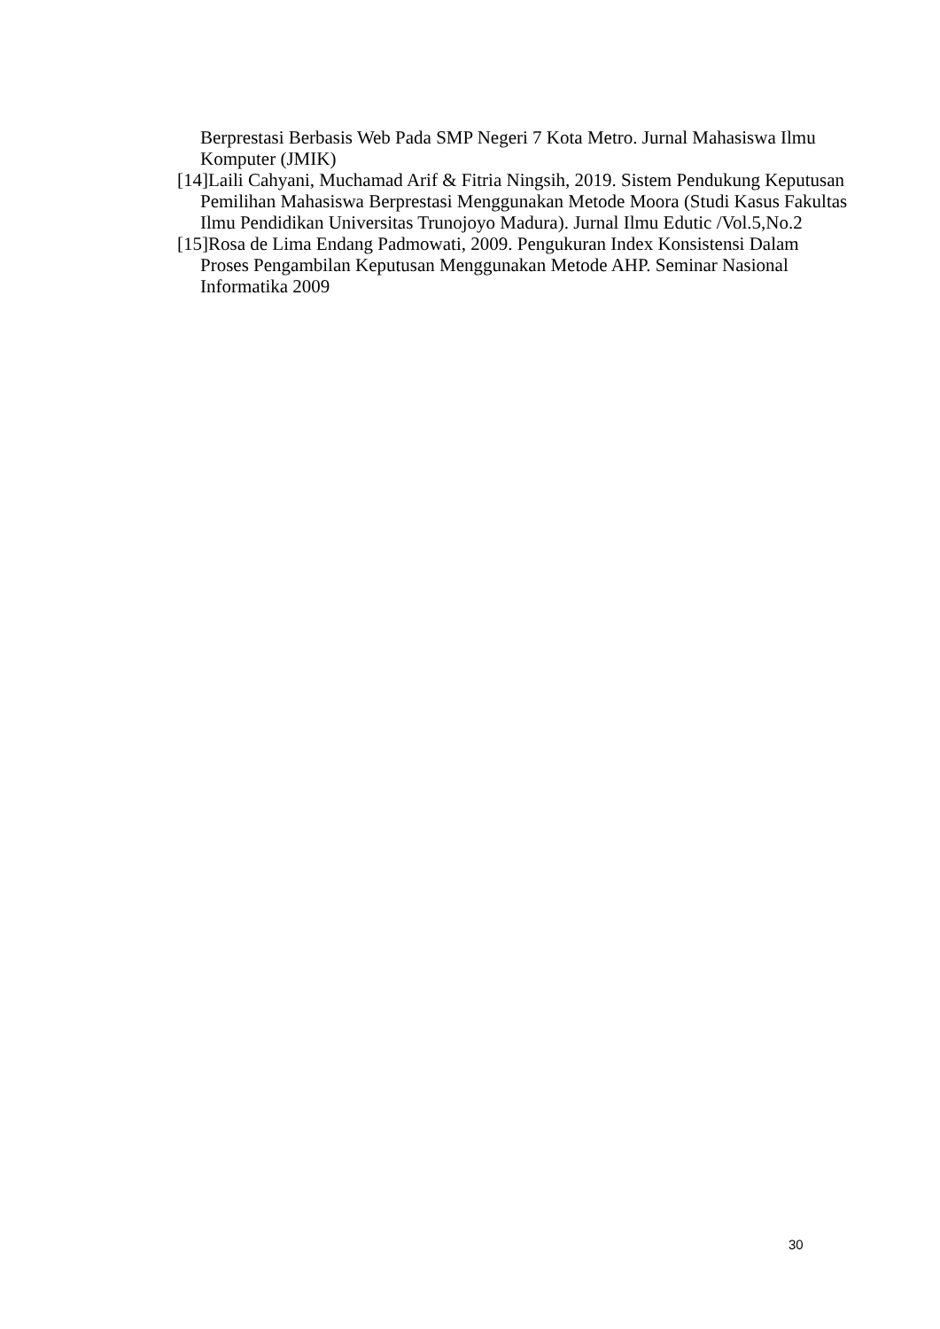Berprestasi Berbasis Web Pada SMP Negeri 7 Kota Metro. Jurnal Mahasiswa Ilmu Komputer (JMIK)
[14]Laili Cahyani, Muchamad Arif & Fitria Ningsih, 2019. Sistem Pendukung Keputusan Pemilihan Mahasiswa Berprestasi Menggunakan Metode Moora (Studi Kasus Fakultas Ilmu Pendidikan Universitas Trunojoyo Madura). Jurnal Ilmu Edutic /Vol.5,No.2
[15]Rosa de Lima Endang Padmowati, 2009. Pengukuran Index Konsistensi Dalam Proses Pengambilan Keputusan Menggunakan Metode AHP. Seminar Nasional Informatika 2009
30